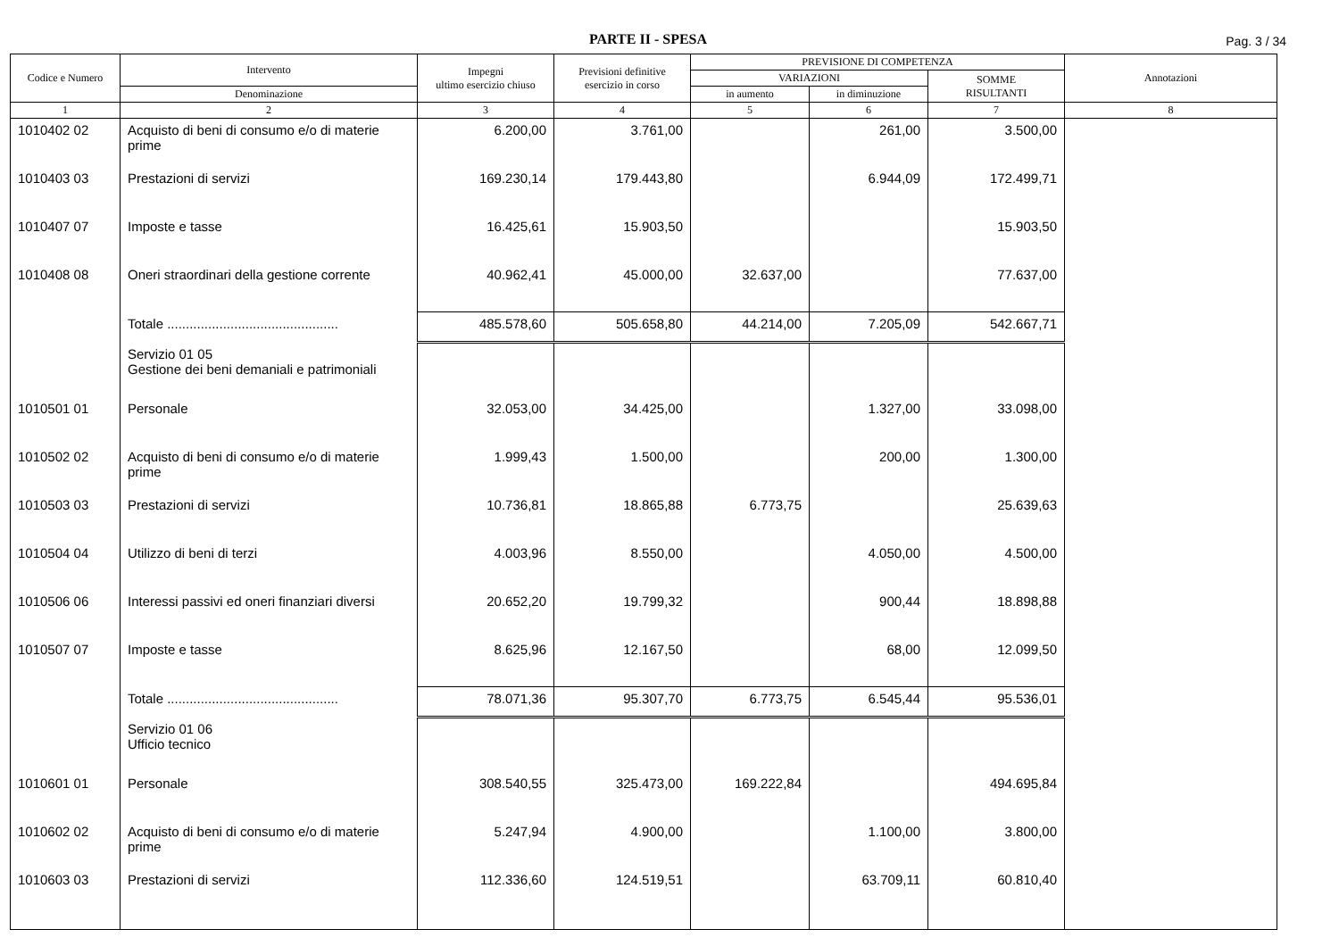PARTE II - SPESA
Pag. 3 / 34
| Codice e Numero | Intervento | Impegni ultimo esercizio chiuso | Previsioni definitive esercizio in corso | PREVISIONE DI COMPETENZA | | | Annotazioni |
| --- | --- | --- | --- | --- | --- | --- | --- |
| | | | | VARIAZIONI | | SOMME RISULTANTI | |
| | Denominazione | | | in aumento | in diminuzione | | |
| 1 | 2 | 3 | 4 | 5 | 6 | 7 | 8 |
| 1010402 02 | Acquisto di beni di consumo e/o di materie prime | 6.200,00 | 3.761,00 | | 261,00 | 3.500,00 | |
| 1010403 03 | Prestazioni di servizi | 169.230,14 | 179.443,80 | | 6.944,09 | 172.499,71 | |
| 1010407 07 | Imposte e tasse | 16.425,61 | 15.903,50 | | | 15.903,50 | |
| 1010408 08 | Oneri straordinari della gestione corrente | 40.962,41 | 45.000,00 | 32.637,00 | | 77.637,00 | |
| | Totale .............................................. | 485.578,60 | 505.658,80 | 44.214,00 | 7.205,09 | 542.667,71 | |
| | Servizio 01 05 Gestione dei beni demaniali e patrimoniali | | | | | | |
| 1010501 01 | Personale | 32.053,00 | 34.425,00 | | 1.327,00 | 33.098,00 | |
| 1010502 02 | Acquisto di beni di consumo e/o di materie prime | 1.999,43 | 1.500,00 | | 200,00 | 1.300,00 | |
| 1010503 03 | Prestazioni di servizi | 10.736,81 | 18.865,88 | 6.773,75 | | 25.639,63 | |
| 1010504 04 | Utilizzo di beni di terzi | 4.003,96 | 8.550,00 | | 4.050,00 | 4.500,00 | |
| 1010506 06 | Interessi passivi ed oneri finanziari diversi | 20.652,20 | 19.799,32 | | 900,44 | 18.898,88 | |
| 1010507 07 | Imposte e tasse | 8.625,96 | 12.167,50 | | 68,00 | 12.099,50 | |
| | Totale .............................................. | 78.071,36 | 95.307,70 | 6.773,75 | 6.545,44 | 95.536,01 | |
| | Servizio 01 06 Ufficio tecnico | | | | | | |
| 1010601 01 | Personale | 308.540,55 | 325.473,00 | 169.222,84 | | 494.695,84 | |
| 1010602 02 | Acquisto di beni di consumo e/o di materie prime | 5.247,94 | 4.900,00 | | 1.100,00 | 3.800,00 | |
| 1010603 03 | Prestazioni di servizi | 112.336,60 | 124.519,51 | | 63.709,11 | 60.810,40 | |